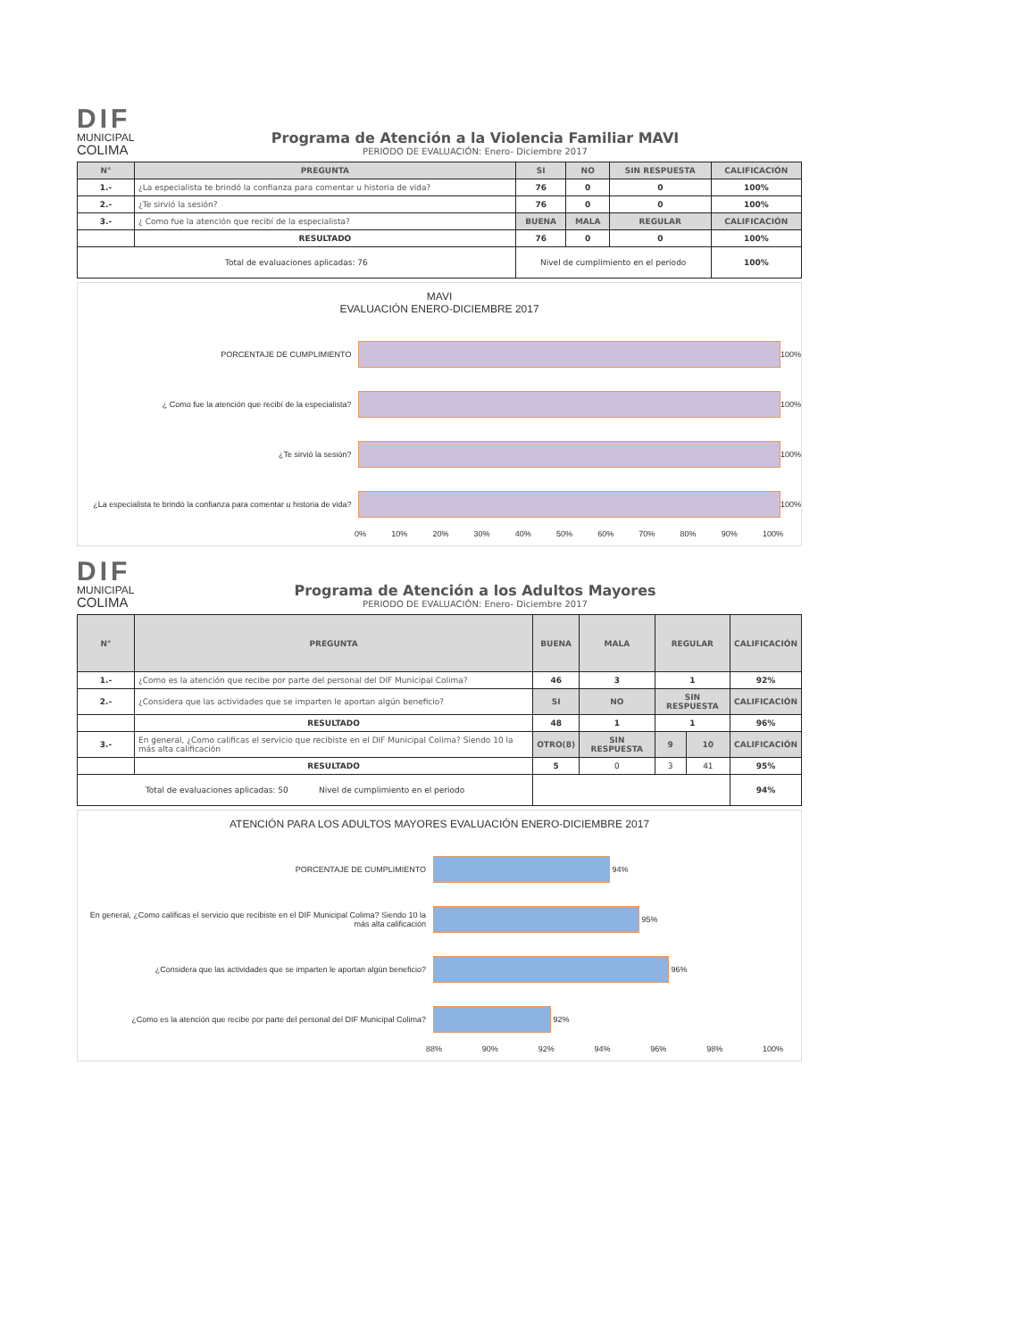DIF
MUNICIPAL
COLIMA
Programa de Atención a la Violencia Familiar MAVI
PERIODO DE EVALUACIÓN: Enero- Diciembre 2017
| N° | PREGUNTA | | SI | NO | SIN RESPUESTA | CALIFICACIÓN |
| --- | --- | --- | --- | --- | --- | --- |
| 1.- | ¿La especialista te brindó la confianza para comentar u historia de vida? | | 76 | 0 | 0 | 100% |
| 2.- | ¿Te sirvió la sesión? | | 76 | 0 | 0 | 100% |
| 3.- | ¿ Como fue la atención que recibí de la especialista? | | BUENA | MALA | REGULAR | CALIFICACIÓN |
| | RESULTADO | | 76 | 0 | 0 | 100% |
| Total de evaluaciones aplicadas: 76 | | Nivel de cumplimiento en el periodo | | | | 100% |
MAVI
EVALUACIÓN ENERO-DICIEMBRE 2017
PORCENTAJE DE CUMPLIMIENTO 100%
¿ Como fue la atención que recibí de la especialista? 100%
¿Te sirvió la sesión? 100%
¿La especialista te brindó la confianza para comentar u historia de vida?
100%
0% 10% 20% 30% 40% 50% 60% 70% 80% 90% 100%
DIF
MUNICIPAL
COLIMA
Programa de Atención a los Adultos Mayores
PERIODO DE EVALUACIÓN: Enero- Diciembre 2017
| N° | PREGUNTA | BUENA | MALA | REGULAR | | CALIFICACIÓN |
| --- | --- | --- | --- | --- | --- | --- |
| 1.- | ¿Como es la atención que recibe por parte del personal del DIF Municipal Colima? | 46 | 3 | 1 | | 92% |
| 2.- | ¿Considera que las actividades que se imparten le aportan algún beneficio? | SI | NO | SIN RESPUESTA | | CALIFICACIÓN |
| | RESULTADO | 48 | 1 | 1 | | 96% |
| 3.- | En general, ¿Como calificas el servicio que recibiste en el DIF Municipal Colima? Siendo 10 la más alta calificación | OTRO(8) | SIN RESPUESTA | 9 | 10 | CALIFICACIÓN |
| | RESULTADO | 5 | 0 | 3 | 41 | 95% |
| Total de evaluaciones aplicadas: 50 Nivel de cumplimiento en el periodo | | | | | | 94% |
ATENCIÓN PARA LOS ADULTOS MAYORES EVALUACIÓN ENERO-DICIEMBRE 2017
PORCENTAJE DE CUMPLIMIENTO 94%
En general, ¿Como calificas el servicio que recibiste en el DIF Municipal Colima? Siendo 10 la más alta calificación
95%
¿Considera que las actividades que se imparten le aportan algún beneficio?
96%
¿Como es la atención que recibe por parte del personal del DIF Municipal Colima?
92%
88% 90% 92% 94% 96% 98% 100%